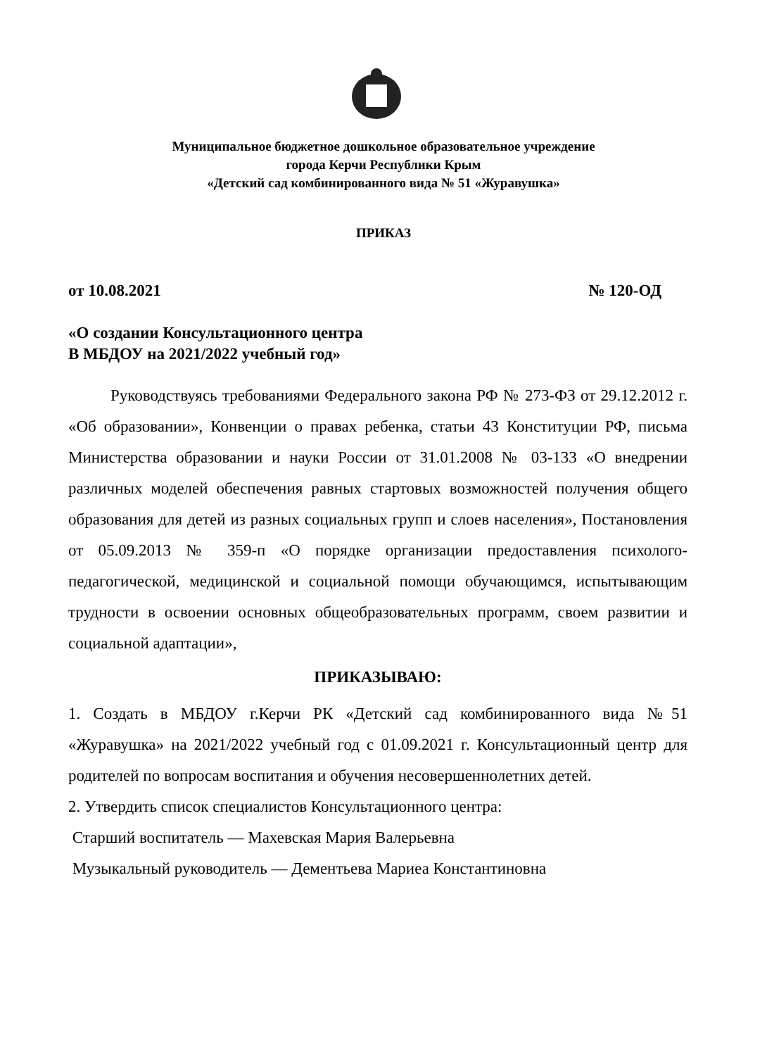Муниципальное бюджетное дошкольное образовательное учреждение
города Керчи Республики Крым
«Детский сад комбинированного вида № 51 «Журавушка»
ПРИКАЗ
от 10.08.2021 № 120-ОД
«О создании Консультационного центра
В МБДОУ на 2021/2022 учебный год»
Руководствуясь требованиями Федерального закона РФ № 273-ФЗ от 29.12.2012 г. «Об образовании», Конвенции о правах ребенка, статьи 43 Конституции РФ, письма Министерства образовании и науки России от 31.01.2008 № 03-133 «О внедрении различных моделей обеспечения равных стартовых возможностей получения общего образования для детей из разных социальных групп и слоев населения», Постановления от 05.09.2013 № 359-п «О порядке организации предоставления психолого-педагогической, медицинской и социальной помощи обучающимся, испытывающим трудности в освоении основных общеобразовательных программ, своем развитии и социальной адаптации»,
ПРИКАЗЫВАЮ:
1. Создать в МБДОУ г.Керчи РК «Детский сад комбинированного вида №51 «Журавушка» на 2021/2022 учебный год с 01.09.2021 г. Консультационный центр для родителей по вопросам воспитания и обучения несовершеннолетних детей.
2. Утвердить список специалистов Консультационного центра:
Старший воспитатель — Махевская Мария Валерьевна
Музыкальный руководитель — Дементьева Мариеа Константиновна